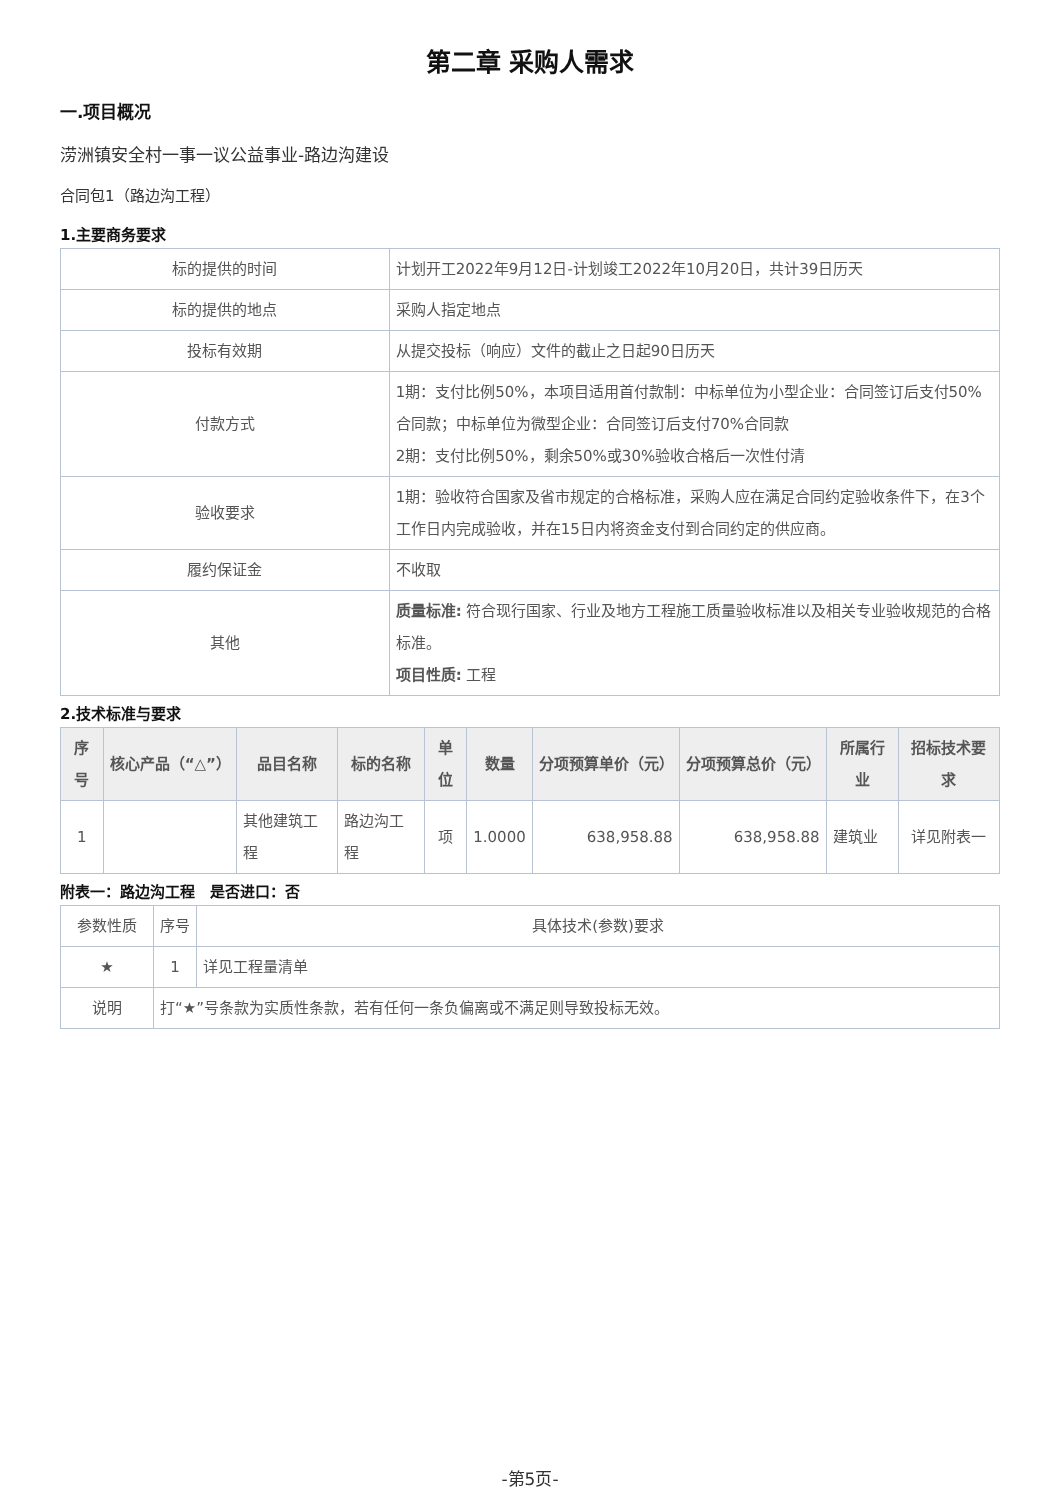第二章 采购人需求
一.项目概况
涝洲镇安全村一事一议公益事业-路边沟建设
合同包1（路边沟工程）
1.主要商务要求
| 标的提供的时间 | 计划开工2022年9月12日-计划竣工2022年10月20日，共计39日历天 |
| 标的提供的地点 | 采购人指定地点 |
| 投标有效期 | 从提交投标（响应）文件的截止之日起90日历天 |
| 付款方式 | 1期：支付比例50%，本项目适用首付款制：中标单位为小型企业：合同签订后支付50%合同款；中标单位为微型企业：合同签订后支付70%合同款 2期：支付比例50%，剩余50%或30%验收合格后一次性付清 |
| 验收要求 | 1期：验收符合国家及省市规定的合格标准，采购人应在满足合同约定验收条件下，在3个工作日内完成验收，并在15日内将资金支付到合同约定的供应商。 |
| 履约保证金 | 不收取 |
| 其他 | 质量标准: 符合现行国家、行业及地方工程施工质量验收标准以及相关专业验收规范的合格标准。 项目性质: 工程 |
2.技术标准与要求
| 序号 | 核心产品（“△”） | 品目名称 | 标的名称 | 单位 | 数量 | 分项预算单价（元） | 分项预算总价（元） | 所属行业 | 招标技术要求 |
| --- | --- | --- | --- | --- | --- | --- | --- | --- | --- |
| 1 | | 其他建筑工程 | 路边沟工程 | 项 | 1.0000 | 638,958.88 | 638,958.88 | 建筑业 | 详见附表一 |
附表一：路边沟工程　是否进口：否
| 参数性质 | 序号 | 具体技术(参数)要求 |
| ★ | 1 | 详见工程量清单 |
| 说明 | 打“★”号条款为实质性条款，若有任何一条负偏离或不满足则导致投标无效。 | |
-第5页-